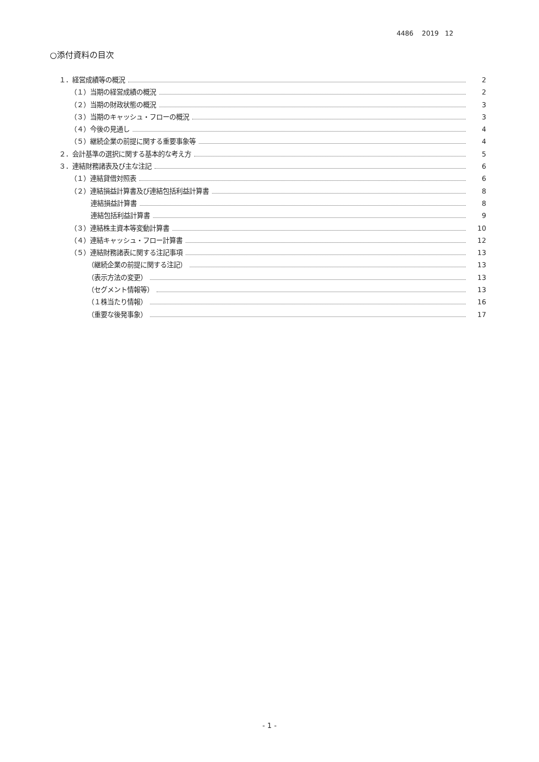4486 2019 12
○添付資料の目次
１．経営成績等の概況 2
（１）当期の経営成績の概況 2
（２）当期の財政状態の概況 3
（３）当期のキャッシュ・フローの概況 3
（４）今後の見通し 4
（５）継続企業の前提に関する重要事象等 4
２．会計基準の選択に関する基本的な考え方 5
３．連結財務諸表及び主な注記 6
（１）連結貸借対照表 6
（２）連結損益計算書及び連結包括利益計算書 8
連結損益計算書 8
連結包括利益計算書 9
（３）連結株主資本等変動計算書 10
（４）連結キャッシュ・フロー計算書 12
（５）連結財務諸表に関する注記事項 13
（継続企業の前提に関する注記） 13
（表示方法の変更） 13
（セグメント情報等） 13
（１株当たり情報） 16
（重要な後発事象） 17
- 1 -